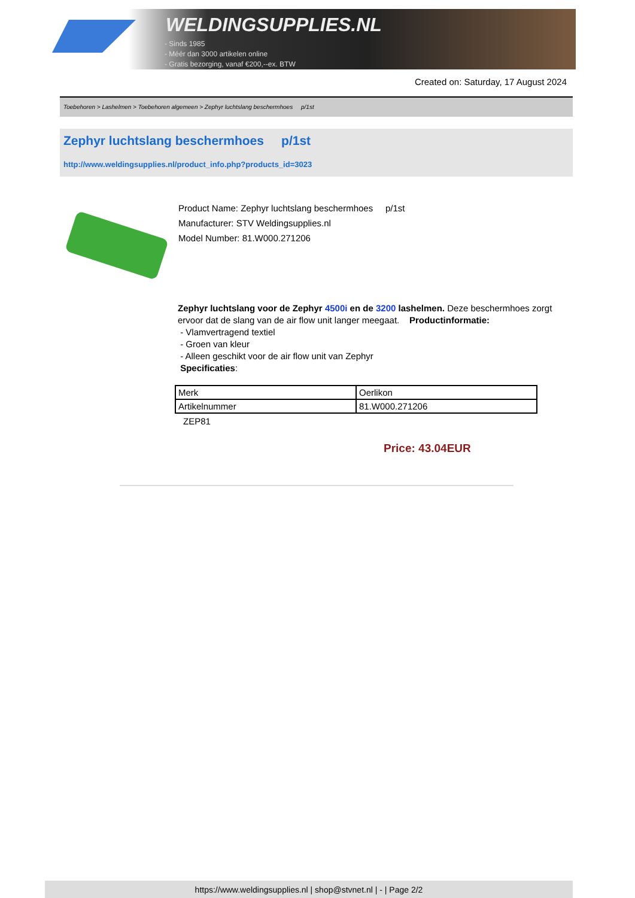WELDINGSUPPLIES.NL
- Sinds 1985
- Méér dan 3000 artikelen online
- Gratis bezorging, vanaf €200,--ex. BTW
Created on: Saturday, 17 August 2024
Toebehoren > Lashelmen > Toebehoren algemeen > Zephyr luchtslang beschermhoes p/1st
Zephyr luchtslang beschermhoes p/1st
http://www.weldingsupplies.nl/product_info.php?products_id=3023
Product Name: Zephyr luchtslang beschermhoes p/1st
Manufacturer: STV Weldingsupplies.nl
Model Number: 81.W000.271206
Zephyr luchtslang voor de Zephyr 4500i en de 3200 lashelmen. Deze beschermhoes zorgt ervoor dat de slang van de air flow unit langer meegaat. Productinformatie:
- Vlamvertragend textiel
- Groen van kleur
- Alleen geschikt voor de air flow unit van Zephyr
Specificaties:
| Merk | Oerlikon |
| Artikelnummer | 81.W000.271206 |
ZEP81
Price: 43.04EUR
https://www.weldingsupplies.nl | shop@stvnet.nl | - | Page 2/2